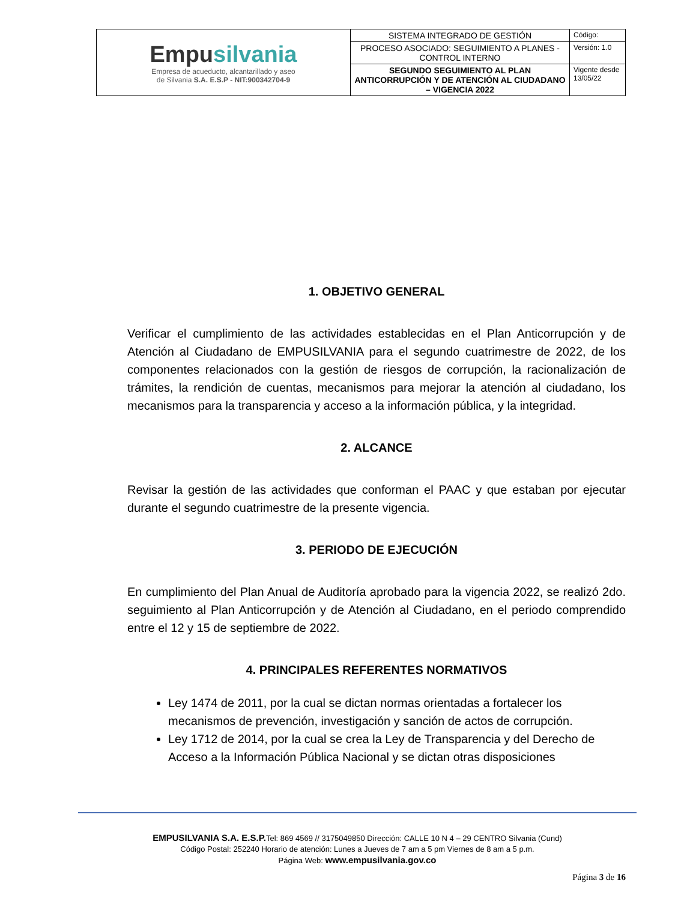| Empu silvania Empresa de acueducto, alcantarillado y aseo de Silvania S.A. E.S.P - NIT:900342704-9 | SISTEMA INTEGRADO DE GESTIÓN | Código: |
| | PROCESO ASOCIADO: SEGUIMIENTO A PLANES - CONTROL INTERNO | Versión: 1.0 |
| | SEGUNDO SEGUIMIENTO AL PLAN ANTICORRUPCIÓN Y DE ATENCIÓN AL CIUDADANO – VIGENCIA 2022 | Vigente desde 13/05/22 |
1. OBJETIVO GENERAL
Verificar el cumplimiento de las actividades establecidas en el Plan Anticorrupción y de Atención al Ciudadano de EMPUSILVANIA para el segundo cuatrimestre de 2022, de los componentes relacionados con la gestión de riesgos de corrupción, la racionalización de trámites, la rendición de cuentas, mecanismos para mejorar la atención al ciudadano, los mecanismos para la transparencia y acceso a la información pública, y la integridad.
2. ALCANCE
Revisar la gestión de las actividades que conforman el PAAC y que estaban por ejecutar durante el segundo cuatrimestre de la presente vigencia.
3. PERIODO DE EJECUCIÓN
En cumplimiento del Plan Anual de Auditoría aprobado para la vigencia 2022, se realizó 2do. seguimiento al Plan Anticorrupción y de Atención al Ciudadano, en el periodo comprendido entre el 12 y 15 de septiembre de 2022.
4. PRINCIPALES REFERENTES NORMATIVOS
Ley 1474 de 2011, por la cual se dictan normas orientadas a fortalecer los mecanismos de prevención, investigación y sanción de actos de corrupción.
Ley 1712 de 2014, por la cual se crea la Ley de Transparencia y del Derecho de Acceso a la Información Pública Nacional y se dictan otras disposiciones
EMPUSILVANIA S.A. E.S.P. Tel: 869 4569 // 3175049850 Dirección: CALLE 10 N 4 – 29 CENTRO Silvania (Cund)
Código Postal: 252240 Horario de atención: Lunes a Jueves de 7 am a 5 pm Viernes de 8 am a 5 p.m.
Página Web: www.empusilvania.gov.co
Página 3 de 16